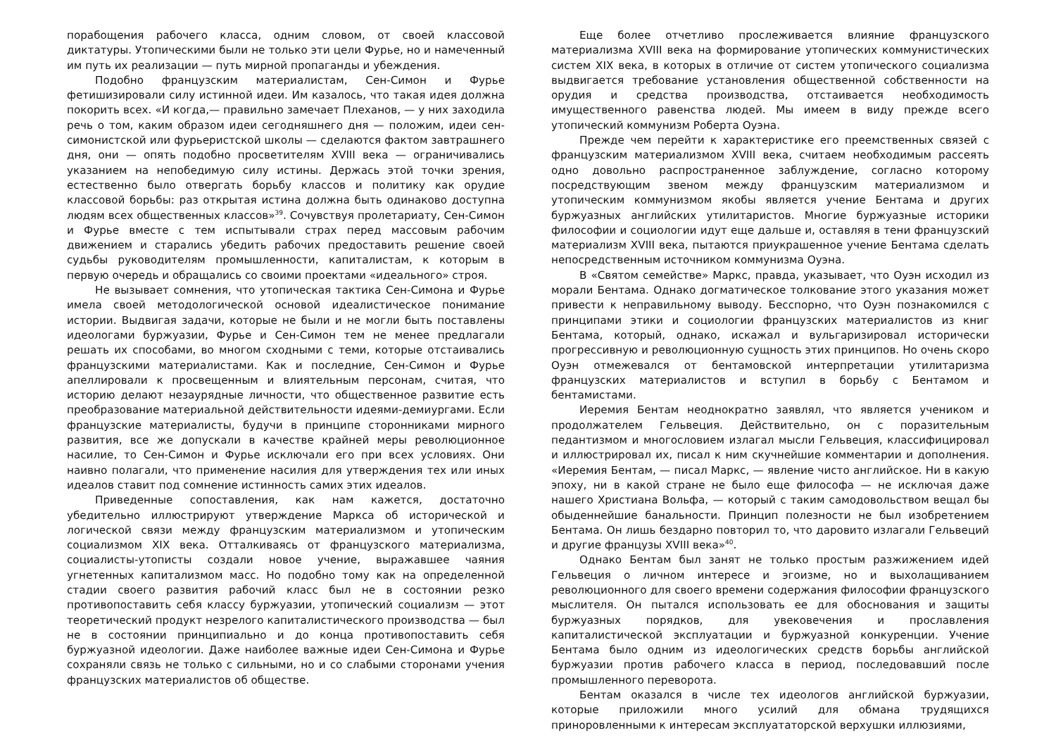порабощения рабочего класса, одним словом, от своей классовой диктатуры. Утопическими были не только эти цели Фурье, но и намеченный им путь их реализации — путь мирной пропаганды и убеждения.
Подобно французским материалистам, Сен-Симон и Фурье фетишизировали силу истинной идеи. Им казалось, что такая идея должна покорить всех. «И когда,— правильно замечает Плеханов, — у них заходила речь о том, каким образом идеи сегодняшнего дня — положим, идеи сен-симонистской или фурьеристской школы — сделаются фактом завтрашнего дня, они — опять подобно просветителям XVIII века — ограничивались указанием на непобедимую силу истины. Держась этой точки зрения, естественно было отвергать борьбу классов и политику как орудие классовой борьбы: раз открытая истина должна быть одинаково доступна людям всех общественных классов»<sup>39</sup>. Сочувствуя пролетариату, Сен-Симон и Фурье вместе с тем испытывали страх перед массовым рабочим движением и старались убедить рабочих предоставить решение своей судьбы руководителям промышленности, капиталистам, к которым в первую очередь и обращались со своими проектами «идеального» строя.
Не вызывает сомнения, что утопическая тактика Сен-Симона и Фурье имела своей методологической основой идеалистическое понимание истории. Выдвигая задачи, которые не были и не могли быть поставлены идеологами буржуазии, Фурье и Сен-Симон тем не менее предлагали решать их способами, во многом сходными с теми, которые отстаивались французскими материалистами. Как и последние, Сен-Симон и Фурье апеллировали к просвещенным и влиятельным персонам, считая, что историю делают незаурядные личности, что общественное развитие есть преобразование материальной действительности идеями-демиургами. Если французские материалисты, будучи в принципе сторонниками мирного развития, все же допускали в качестве крайней меры революционное насилие, то Сен-Симон и Фурье исключали его при всех условиях. Они наивно полагали, что применение насилия для утверждения тех или иных идеалов ставит под сомнение истинность самих этих идеалов.
Приведенные сопоставления, как нам кажется, достаточно убедительно иллюстрируют утверждение Маркса об исторической и логической связи между французским материализмом и утопическим социализмом XIX века. Отталкиваясь от французского материализма, социалисты-утописты создали новое учение, выражавшее чаяния угнетенных капитализмом масс. Но подобно тому как на определенной стадии своего развития рабочий класс был не в состоянии резко противопоставить себя классу буржуазии, утопический социализм — этот теоретический продукт незрелого капиталистического производства — был не в состоянии принципиально и до конца противопоставить себя буржуазной идеологии. Даже наиболее важные идеи Сен-Симона и Фурье сохраняли связь не только с сильными, но и со слабыми сторонами учения французских материалистов об обществе.
Еще более отчетливо прослеживается влияние французского материализма XVIII века на формирование утопических коммунистических систем XIX века, в которых в отличие от систем утопического социализма выдвигается требование установления общественной собственности на орудия и средства производства, отстаивается необходимость имущественного равенства людей. Мы имеем в виду прежде всего утопический коммунизм Роберта Оуэна.
Прежде чем перейти к характеристике его преемственных связей с французским материализмом XVIII века, считаем необходимым рассеять одно довольно распространенное заблуждение, согласно которому посредствующим звеном между французским материализмом и утопическим коммунизмом якобы является учение Бентама и других буржуазных английских утилитаристов. Многие буржуазные историки философии и социологии идут еще дальше и, оставляя в тени французский материализм XVIII века, пытаются приукрашенное учение Бентама сделать непосредственным источником коммунизма Оуэна.
В «Святом семействе» Маркс, правда, указывает, что Оуэн исходил из морали Бентама. Однако догматическое толкование этого указания может привести к неправильному выводу. Бесспорно, что Оуэн познакомился с принципами этики и социологии французских материалистов из книг Бентама, который, однако, искажал и вульгаризировал исторически прогрессивную и революционную сущность этих принципов. Но очень скоро Оуэн отмежевался от бентамовской интерпретации утилитаризма французских материалистов и вступил в борьбу с Бентамом и бентамистами.
Иеремия Бентам неоднократно заявлял, что является учеником и продолжателем Гельвеция. Действительно, он с поразительным педантизмом и многословием излагал мысли Гельвеция, классифицировал и иллюстрировал их, писал к ним скучнейшие комментарии и дополнения. «Иеремия Бентам, — писал Маркс, — явление чисто английское. Ни в какую эпоху, ни в какой стране не было еще философа — не исключая даже нашего Христиана Вольфа, — который с таким самодовольством вещал бы обыденнейшие банальности. Принцип полезности не был изобретением Бентама. Он лишь бездарно повторил то, что даровито излагали Гельвеций и другие французы XVIII века»<sup>40</sup>.
Однако Бентам был занят не только простым разжижением идей Гельвеция о личном интересе и эгоизме, но и выхолащиванием революционного для своего времени содержания философии французского мыслителя. Он пытался использовать ее для обоснования и защиты буржуазных порядков, для увековечения и прославления капиталистической эксплуатации и буржуазной конкуренции. Учение Бентама было одним из идеологических средств борьбы английской буржуазии против рабочего класса в период, последовавший после промышленного переворота.
Бентам оказался в числе тех идеологов английской буржуазии, которые приложили много усилий для обмана трудящихся приноровленными к интересам эксплуататорской верхушки иллюзиями,